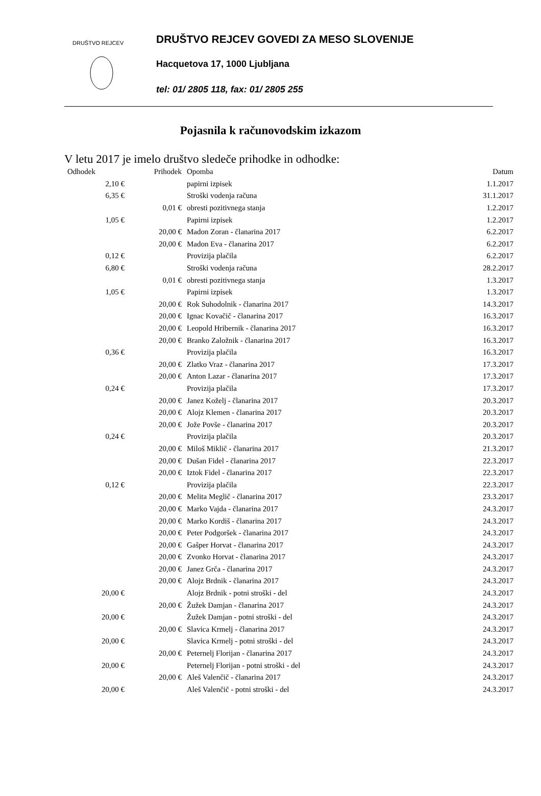DRUŠTVO REJCEV
DRUŠTVO REJCEV GOVEDI ZA MESO SLOVENIJE
Hacquetova 17, 1000 Ljubljana
tel: 01/ 2805 118, fax: 01/ 2805 255
Pojasnila k računovodskim izkazom
V letu 2017 je imelo društvo sledeče prihodke in odhodke:
| Odhodek | Prihodek | Opomba | Datum |
| --- | --- | --- | --- |
| 2,10 € | | papirni izpisek | 1.1.2017 |
| 6,35 € | | Stroški vodenja računa | 31.1.2017 |
| | 0,01 € | obresti pozitivnega stanja | 1.2.2017 |
| 1,05 € | | Papirni izpisek | 1.2.2017 |
| | 20,00 € | Madon Zoran - članarina 2017 | 6.2.2017 |
| | 20,00 € | Madon Eva - članarina 2017 | 6.2.2017 |
| 0,12 € | | Provizija plačila | 6.2.2017 |
| 6,80 € | | Stroški vodenja računa | 28.2.2017 |
| | 0,01 € | obresti pozitivnega stanja | 1.3.2017 |
| 1,05 € | | Papirni izpisek | 1.3.2017 |
| | 20,00 € | Rok Suhodolnik - članarina 2017 | 14.3.2017 |
| | 20,00 € | Ignac Kovačič - članarina 2017 | 16.3.2017 |
| | 20,00 € | Leopold Hribernik - članarina 2017 | 16.3.2017 |
| | 20,00 € | Branko Založnik - članarina 2017 | 16.3.2017 |
| 0,36 € | | Provizija plačila | 16.3.2017 |
| | 20,00 € | Zlatko Vraz - članarina 2017 | 17.3.2017 |
| | 20,00 € | Anton Lazar - članarina 2017 | 17.3.2017 |
| 0,24 € | | Provizija plačila | 17.3.2017 |
| | 20,00 € | Janez Koželj - članarina 2017 | 20.3.2017 |
| | 20,00 € | Alojz Klemen - članarina 2017 | 20.3.2017 |
| | 20,00 € | Jože Povše - članarina 2017 | 20.3.2017 |
| 0,24 € | | Provizija plačila | 20.3.2017 |
| | 20,00 € | Miloš Miklič - članarina 2017 | 21.3.2017 |
| | 20,00 € | Dušan Fidel - članarina 2017 | 22.3.2017 |
| | 20,00 € | Iztok Fidel - članarina 2017 | 22.3.2017 |
| 0,12 € | | Provizija plačila | 22.3.2017 |
| | 20,00 € | Melita Meglič - članarina 2017 | 23.3.2017 |
| | 20,00 € | Marko Vajda - članarina 2017 | 24.3.2017 |
| | 20,00 € | Marko Kordiš - članarina 2017 | 24.3.2017 |
| | 20,00 € | Peter Podgoršek - članarina 2017 | 24.3.2017 |
| | 20,00 € | Gašper Horvat - članarina 2017 | 24.3.2017 |
| | 20,00 € | Zvonko Horvat - članarina 2017 | 24.3.2017 |
| | 20,00 € | Janez Grča - članarina 2017 | 24.3.2017 |
| | 20,00 € | Alojz Brdnik - članarina 2017 | 24.3.2017 |
| 20,00 € | | Alojz Brdnik - potni stroški - del | 24.3.2017 |
| | 20,00 € | Žužek Damjan - članarina 2017 | 24.3.2017 |
| 20,00 € | | Žužek Damjan - potni stroški - del | 24.3.2017 |
| | 20,00 € | Slavica Krmelj - članarina 2017 | 24.3.2017 |
| 20,00 € | | Slavica Krmelj - potni stroški - del | 24.3.2017 |
| | 20,00 € | Peternelj Florijan - članarina 2017 | 24.3.2017 |
| 20,00 € | | Peternelj Florijan - potni stroški - del | 24.3.2017 |
| | 20,00 € | Aleš Valenčič - članarina 2017 | 24.3.2017 |
| 20,00 € | | Aleš Valenčič - potni stroški - del | 24.3.2017 |